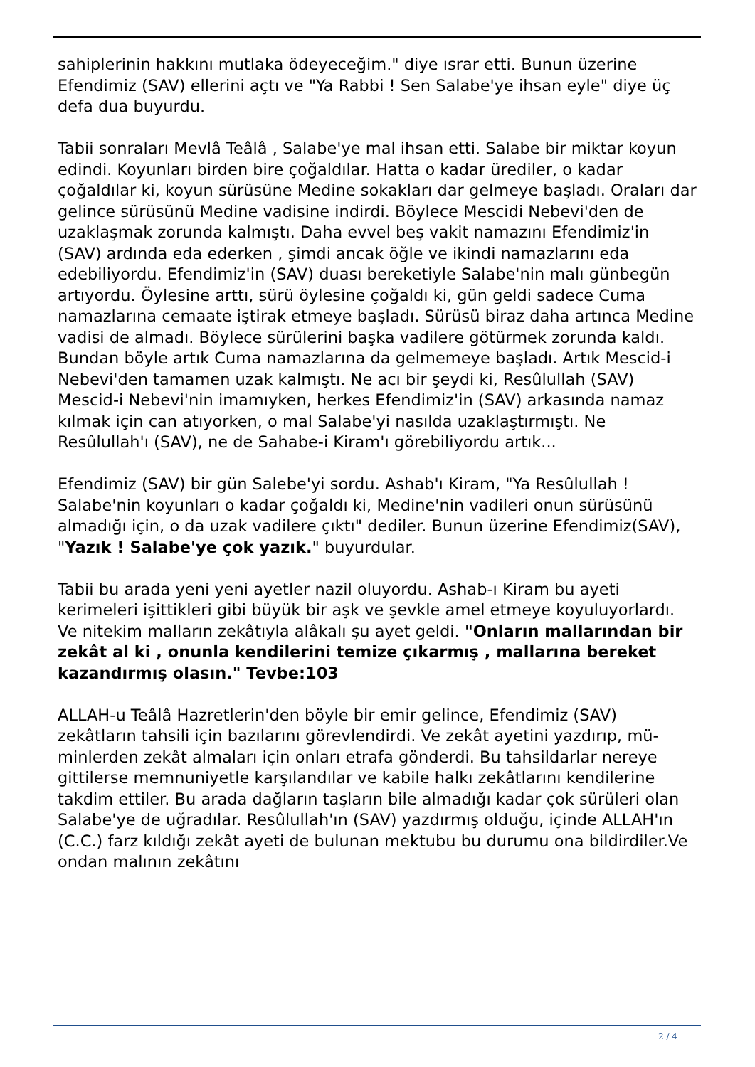sahiplerinin hakkını mutlaka ödeyeceğim." diye ısrar etti. Bunun üzerine Efendimiz (SAV) ellerini açtı ve "Ya Rabbi ! Sen Salabe'ye ihsan eyle" diye üç defa dua buyurdu.
Tabii sonraları Mevlâ Teâlâ , Salabe'ye mal ihsan etti. Salabe bir miktar koyun edindi. Koyunları birden bire çoğaldılar. Hatta o kadar ürediler, o kadar çoğaldılar ki, koyun sürüsüne Medine sokakları dar gelmeye başladı. Oraları dar gelince sürüsünü Medine vadisine indirdi. Böylece Mescidi Nebevi'den de uzaklaşmak zorunda kalmıştı. Daha evvel beş vakit namazını Efendimiz'in (SAV) ardında eda ederken , şimdi ancak öğle ve ikindi namazlarını eda edebiliyordu. Efendimiz'in (SAV) duası bereketiyle Salabe'nin malı günbegün artıyordu. Öylesine arttı, sürü öylesine çoğaldı ki, gün geldi sadece Cuma namazlarına cemaate iştirak etmeye başladı. Sürüsü biraz daha artınca Medine vadisi de almadı. Böylece sürülerini başka vadilere götürmek zorunda kaldı. Bundan böyle artık Cuma namazlarına da gelmemeye başladı. Artık Mescid-i Nebevi'den tamamen uzak kalmıştı. Ne acı bir şeydi ki, Resûlullah (SAV) Mescid-i Nebevi'nin imamıyken, herkes Efendimiz'in (SAV) arkasında namaz kılmak için can atıyorken, o mal Salabe'yi nasılda uzaklaştırmıştı. Ne Resûlullah'ı (SAV), ne de Sahabe-i Kiram'ı görebiliyordu artık...
Efendimiz (SAV) bir gün Salebe'yi sordu. Ashab'ı Kiram, "Ya Resûlullah ! Salabe'nin koyunları o kadar çoğaldı ki, Medine'nin vadileri onun sürüsünü almadığı için, o da uzak vadilere çıktı" dediler. Bunun üzerine Efendimiz(SAV), "Yazık ! Salabe'ye çok yazık." buyurdular.
Tabii bu arada yeni yeni ayetler nazil oluyordu. Ashab-ı Kiram bu ayeti kerimeleri işittikleri gibi büyük bir aşk ve şevkle amel etmeye koyuluyorlardı. Ve nitekim malların zekâtıyla alâkalı şu ayet geldi. "Onların mallarından bir zekât al ki , onunla kendilerini temize çıkarmış , mallarına bereket kazandırmış olasın." Tevbe:103
ALLAH-u Teâlâ Hazretlerin'den böyle bir emir gelince, Efendimiz (SAV) zekâtların tahsili için bazılarını görevlendirdi. Ve zekât ayetini yazdırıp, mü-minlerden zekât almaları için onları etrafa gönderdi. Bu tahsildarlar nereye gittilerse memnuniyetle karşılandılar ve kabile halkı zekâtlarını kendilerine takdim ettiler. Bu arada dağların taşların bile almadığı kadar çok sürüleri olan Salabe'ye de uğradılar. Resûlullah'ın (SAV) yazdırmış olduğu, içinde ALLAH'ın (C.C.) farz kıldığı zekât ayeti de bulunan mektubu bu durumu ona bildirdiler.Ve ondan malının zekâtını
2 / 4